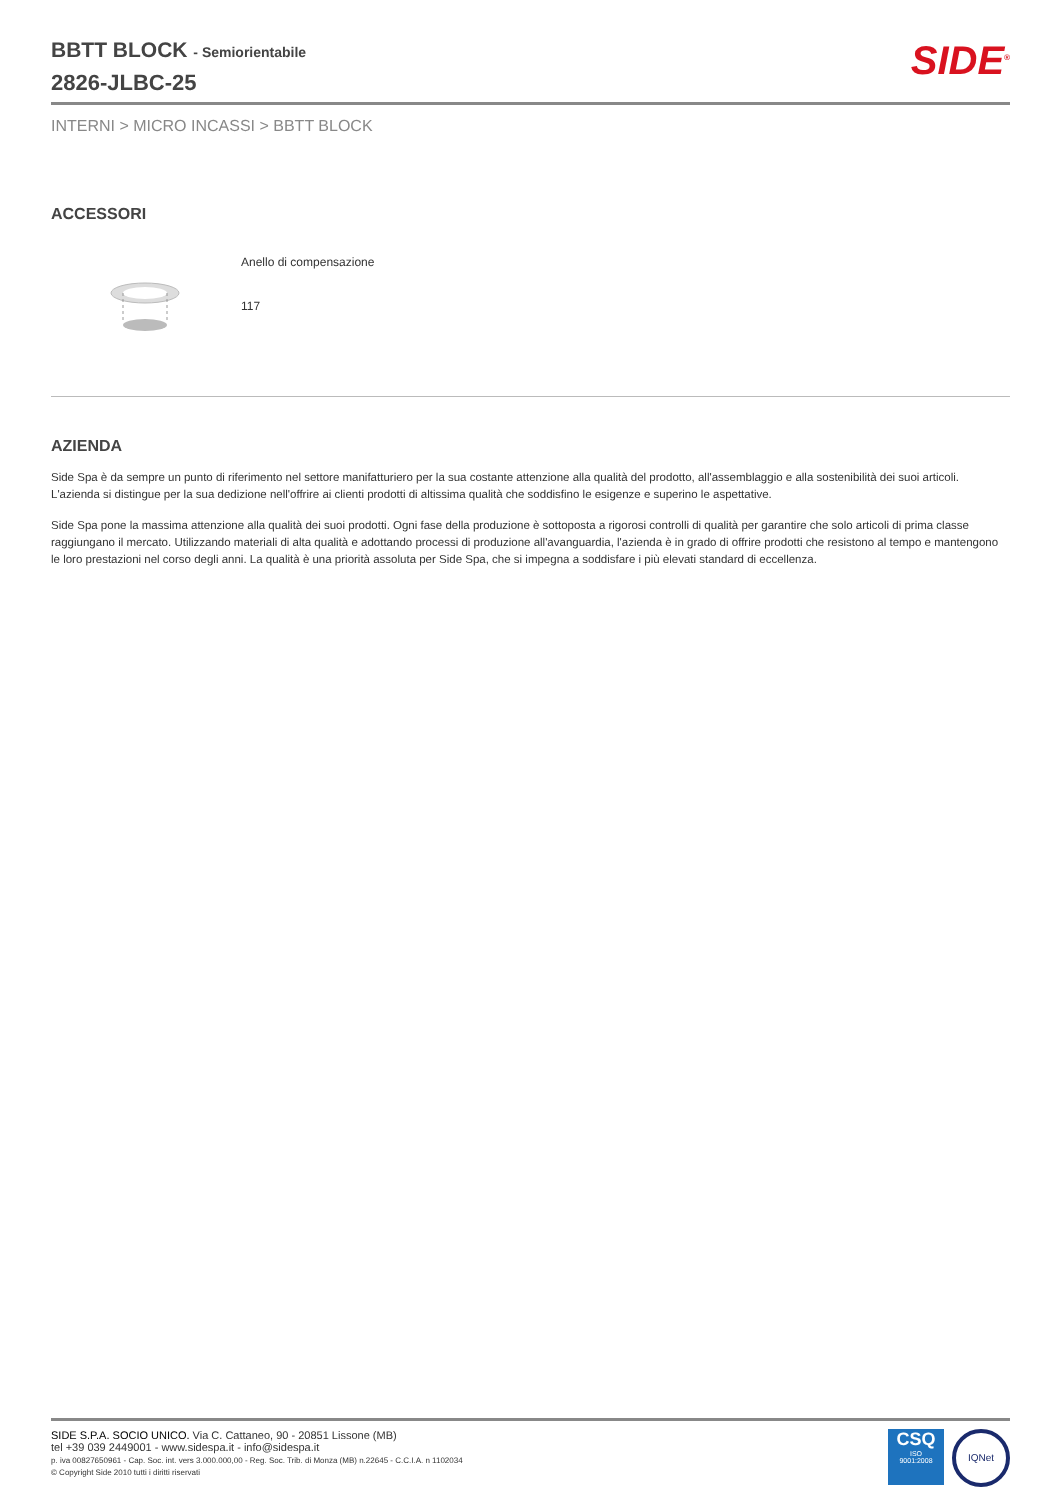BBTT BLOCK - Semiorientabile
2826-JLBC-25
SIDE<sup>®</sup>
INTERNI > MICRO INCASSI > BBTT BLOCK
ACCESSORI
Anello di compensazione
117
AZIENDA
Side Spa è da sempre un punto di riferimento nel settore manifatturiero per la sua costante attenzione alla qualità del prodotto, all'assemblaggio e alla sostenibilità dei suoi articoli. L'azienda si distingue per la sua dedizione nell'offrire ai clienti prodotti di altissima qualità che soddisfino le esigenze e superino le aspettative.
Side Spa pone la massima attenzione alla qualità dei suoi prodotti. Ogni fase della produzione è sottoposta a rigorosi controlli di qualità per garantire che solo articoli di prima classe raggiungano il mercato. Utilizzando materiali di alta qualità e adottando processi di produzione all'avanguardia, l'azienda è in grado di offrire prodotti che resistono al tempo e mantengono le loro prestazioni nel corso degli anni. La qualità è una priorità assoluta per Side Spa, che si impegna a soddisfare i più elevati standard di eccellenza.
SIDE S.P.A. SOCIO UNICO. Via C. Cattaneo, 90 - 20851 Lissone (MB)
tel +39 039 2449001 - www.sidespa.it - info@sidespa.it
p. iva 00827650961 - Cap. Soc. int. vers 3.000.000,00 - Reg. Soc. Trib. di Monza (MB) n.22645 - C.C.I.A. n 1102034
© Copyright Side 2010 tutti i diritti riservati
CSQ
ISO
9001:2008
IQNet